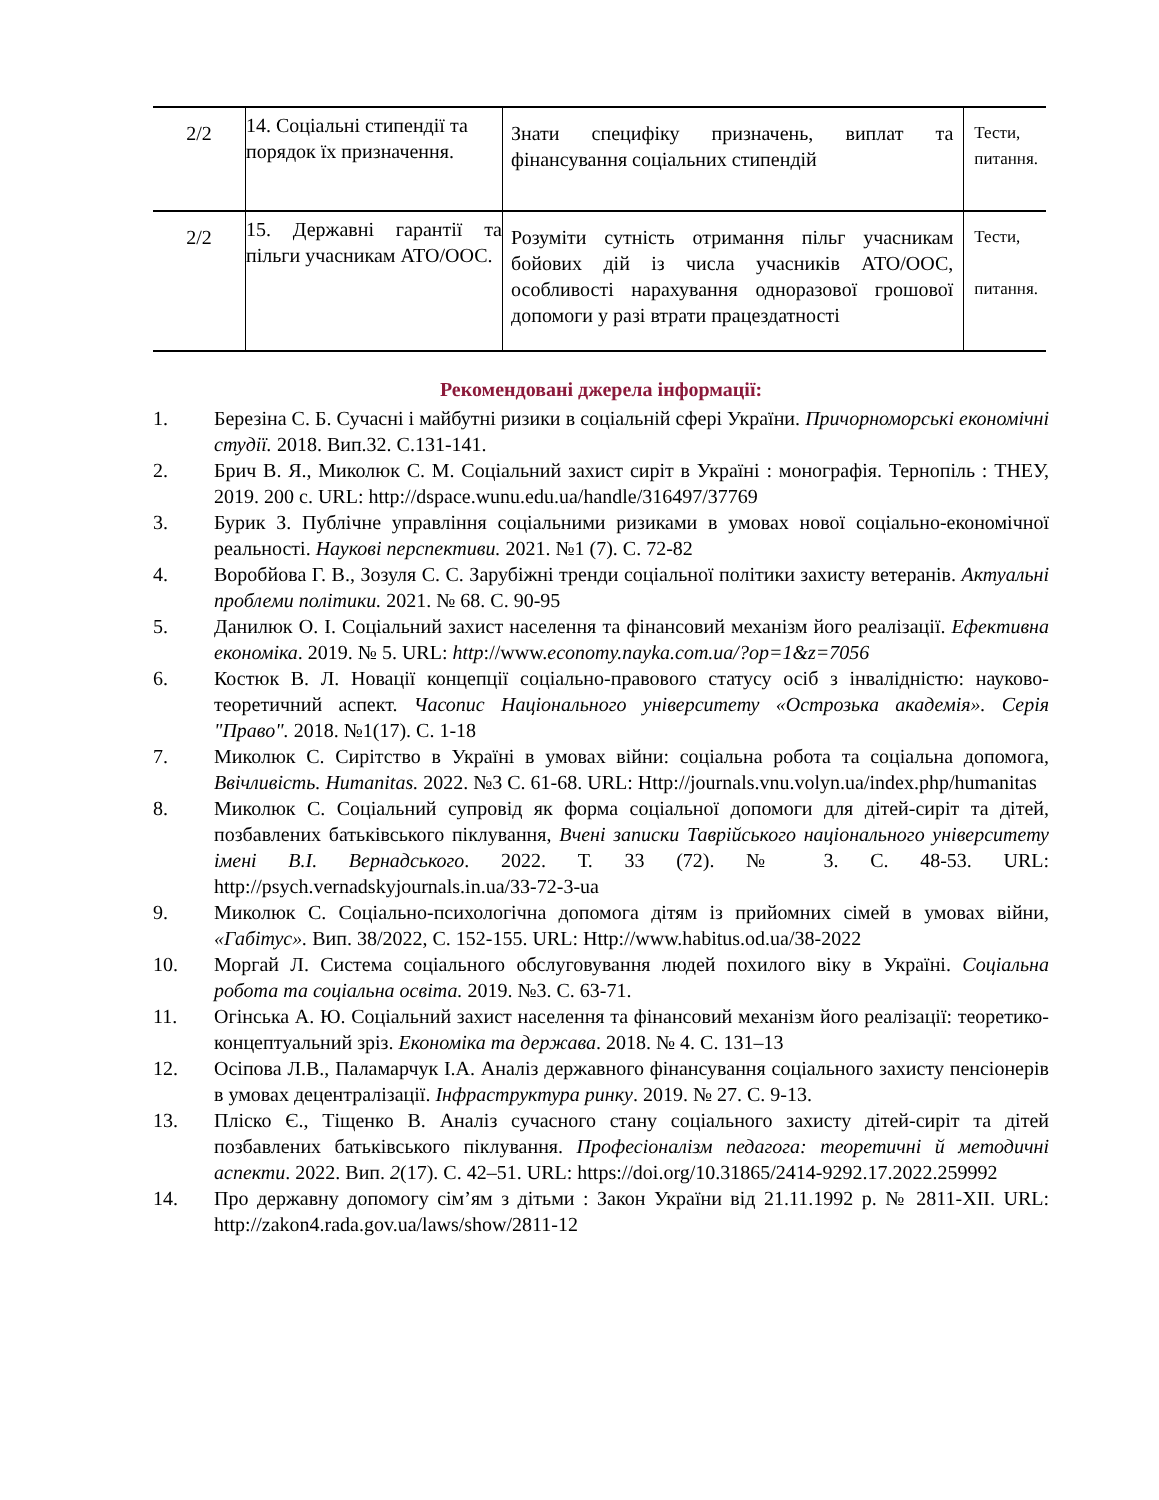| 2/2 | 14. Соціальні стипендії та порядок їх призначення. | Знати специфіку призначень, виплат та фінансування соціальних стипендій | Тести, питання. |
| 2/2 | 15. Державні гарантії та пільги учасникам АТО/ООС. | Розуміти сутність отримання пільг учасникам бойових дій із числа учасників АТО/ООС, особливості нарахування одноразової грошової допомоги у разі втрати працездатності | Тести, питання. |
Рекомендовані джерела інформації:
1. Березіна С. Б. Сучасні і майбутні ризики в соціальній сфері України. Причорноморські економічні студії. 2018. Вип.32. С.131-141.
2. Брич В. Я., Миколюк С. М. Соціальний захист сиріт в Україні : монографія. Тернопіль : ТНЕУ, 2019. 200 с. URL: http://dspace.wunu.edu.ua/handle/316497/37769
3. Бурик З. Публічне управління соціальними ризиками в умовах нової соціально-економічної реальності. Наукові перспективи. 2021. №1 (7). С. 72-82
4. Воробйова Г. В., Зозуля С. С. Зарубіжні тренди соціальної політики захисту ветеранів. Актуальні проблеми політики. 2021. № 68. С. 90-95
5. Данилюк О. І. Соціальний захист населення та фінансовий механізм його реалізації. Ефективна економіка. 2019. № 5. URL: http://www.economy.nayka.com.ua/?op=1&z=7056
6. Костюк В. Л. Новації концепції соціально-правового статусу осіб з інвалідністю: науково-теоретичний аспект. Часопис Національного університету «Острозька академія». Серія "Право". 2018. №1(17). С. 1-18
7. Миколюк С. Сирітство в Україні в умовах війни: соціальна робота та соціальна допомога, Ввічливість. Humanitas. 2022. №3 С. 61-68. URL: Http://journals.vnu.volyn.ua/index.php/humanitas
8. Миколюк С. Соціальний супровід як форма соціальної допомоги для дітей-сиріт та дітей, позбавлених батьківського піклування, Вчені записки Таврійського національного університету імені В.І. Вернадського. 2022. Т. 33 (72). № 3. С. 48-53. URL: http://psych.vernadskyjournals.in.ua/33-72-3-ua
9. Миколюк С. Соціально-психологічна допомога дітям із прийомних сімей в умовах війни, «Габітус». Вип. 38/2022, С. 152-155. URL: Http://www.habitus.od.ua/38-2022
10. Моргай Л. Система соціального обслуговування людей похилого віку в Україні. Соціальна робота та соціальна освіта. 2019. №3. С. 63-71.
11. Огінська А. Ю. Соціальний захист населення та фінансовий механізм його реалізації: теоретико-концептуальний зріз. Економіка та держава. 2018. № 4. С. 131–13
12. Осіпова Л.В., Паламарчук І.А. Аналіз державного фінансування соціального захисту пенсіонерів в умовах децентралізації. Інфраструктура ринку. 2019. № 27. С. 9-13.
13. Пліско Є., Тіщенко В. Аналіз сучасного стану соціального захисту дітей-сиріт та дітей позбавлених батьківського піклування. Професіоналізм педагога: теоретичні й методичні аспекти. 2022. Вип. 2(17). С. 42–51. URL: https://doi.org/10.31865/2414-9292.17.2022.259992
14. Про державну допомогу сім’ям з дітьми : Закон України від 21.11.1992 р. № 2811-XII. URL: http://zakon4.rada.gov.ua/laws/show/2811-12